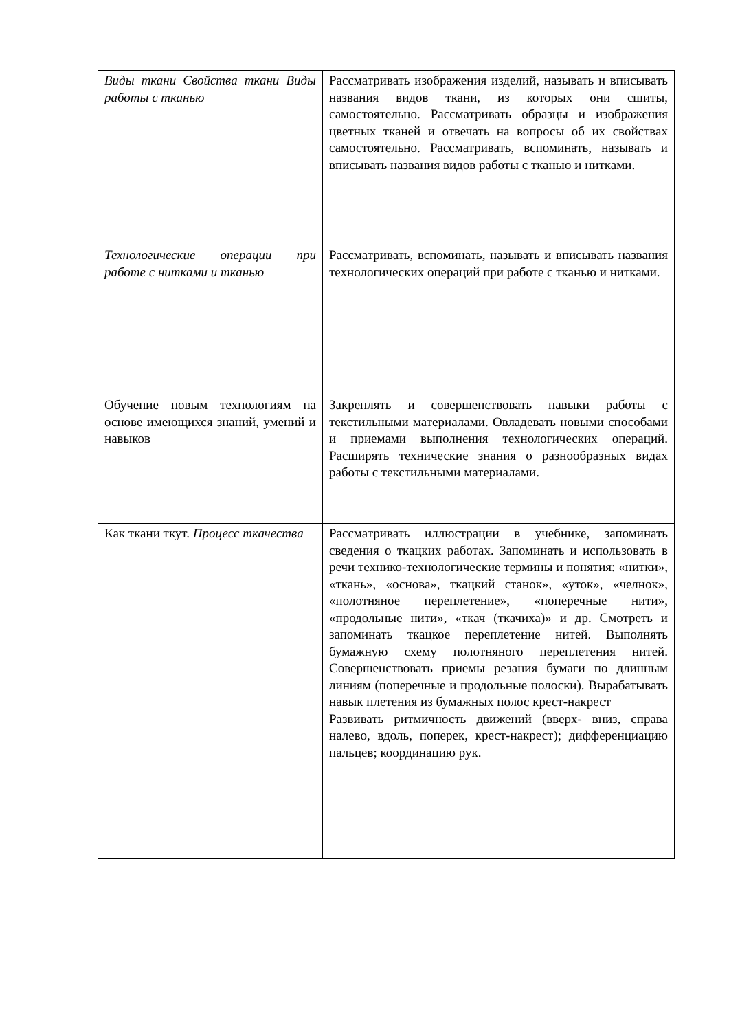| Виды ткани Свойства ткани Виды работы с тканью | Рассматривать изображения изделий, называть и вписывать названия видов ткани, из которых они сшиты, самостоятельно. Рассматривать образцы и изображения цветных тканей и отвечать на вопросы об их свойствах самостоятельно. Рассматривать, вспоминать, называть и вписывать названия видов работы с тканью и нитками. |
| Технологические операции при работе с нитками и тканью | Рассматривать, вспоминать, называть и вписывать названия технологических операций при работе с тканью и нитками. |
| Обучение новым технологиям на основе имеющихся знаний, умений и навыков | Закреплять и совершенствовать навыки работы с текстильными материалами. Овладевать новыми способами и приемами выполнения технологических операций. Расширять технические знания о разнообразных видах работы с текстильными материалами. |
| Как ткани ткут. Процесс ткачества | Рассматривать иллюстрации в учебнике, запоминать сведения о ткацких работах. Запоминать и использовать в речи технико-технологические термины и понятия: «нитки», «ткань», «основа», ткацкий станок», «уток», «челнок», «полотняное переплетение», «поперечные нити», «продольные нити», «ткач (ткачиха)» и др. Смотреть и запоминать ткацкое переплетение нитей. Выполнять бумажную схему полотняного переплетения нитей. Совершенствовать приемы резания бумаги по длинным линиям (поперечные и продольные полоски). Вырабатывать навык плетения из бумажных полос крест-накрест Развивать ритмичность движений (вверх- вниз, справа налево, вдоль, поперек, крест-накрест); дифференциацию пальцев; координацию рук. |